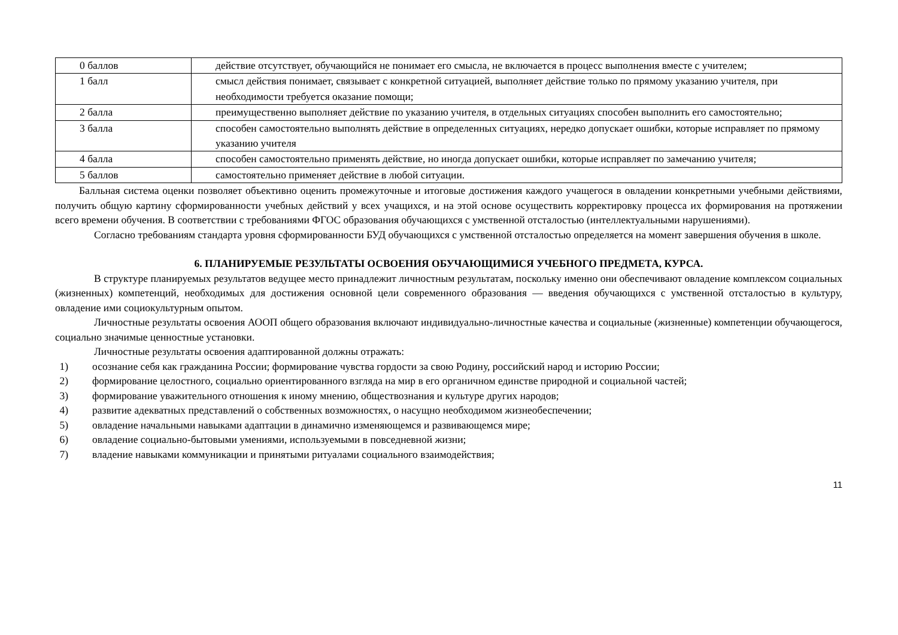| 0 баллов | действие отсутствует, обучающийся не понимает его смысла, не включается в процесс выполнения вместе с учителем; |
| 1 балл | смысл действия понимает, связывает с конкретной ситуацией, выполняет действие только по прямому указанию учителя, при необходимости требуется оказание помощи; |
| 2 балла | преимущественно выполняет действие по указанию учителя, в отдельных ситуациях способен выполнить его самостоятельно; |
| 3 балла | способен самостоятельно выполнять действие в определенных ситуациях, нередко допускает ошибки, которые исправляет по прямому указанию учителя |
| 4 балла | способен самостоятельно применять действие, но иногда допускает ошибки, которые исправляет по замечанию учителя; |
| 5 баллов | самостоятельно применяет действие в любой ситуации. |
Балльная система оценки позволяет объективно оценить промежуточные и итоговые достижения каждого учащегося в овладении конкретными учебными действиями, получить общую картину сформированности учебных действий у всех учащихся, и на этой основе осуществить корректировку процесса их формирования на протяжении всего времени обучения. В соответствии с требованиями ФГОС образования обучающихся с умственной отсталостью (интеллектуальными нарушениями).
Согласно требованиям стандарта уровня сформированности БУД обучающихся с умственной отсталостью определяется на момент завершения обучения в школе.
6. ПЛАНИРУЕМЫЕ РЕЗУЛЬТАТЫ ОСВОЕНИЯ ОБУЧАЮЩИМИСЯ УЧЕБНОГО ПРЕДМЕТА, КУРСА.
В структуре планируемых результатов ведущее место принадлежит личностным результатам, поскольку именно они обеспечивают овладение комплексом социальных (жизненных) компетенций, необходимых для достижения основной цели современного образования — введения обучающихся с умственной отсталостью в культуру, овладение ими социокультурным опытом.
Личностные результаты освоения АООП общего образования включают индивидуально-личностные качества и социальные (жизненные) компетенции обучающегося, социально значимые ценностные установки.
Личностные результаты освоения адаптированной должны отражать:
1) осознание себя как гражданина России; формирование чувства гордости за свою Родину, российский народ и историю России;
2) формирование целостного, социально ориентированного взгляда на мир в его органичном единстве природной и социальной частей;
3) формирование уважительного отношения к иному мнению, обществознания и культуре других народов;
4) развитие адекватных представлений о собственных возможностях, о насущно необходимом жизнеобеспечении;
5) овладение начальными навыками адаптации в динамично изменяющемся и развивающемся мире;
6) овладение социально-бытовыми умениями, используемыми в повседневной жизни;
7) владение навыками коммуникации и принятыми ритуалами социального взаимодействия;
11